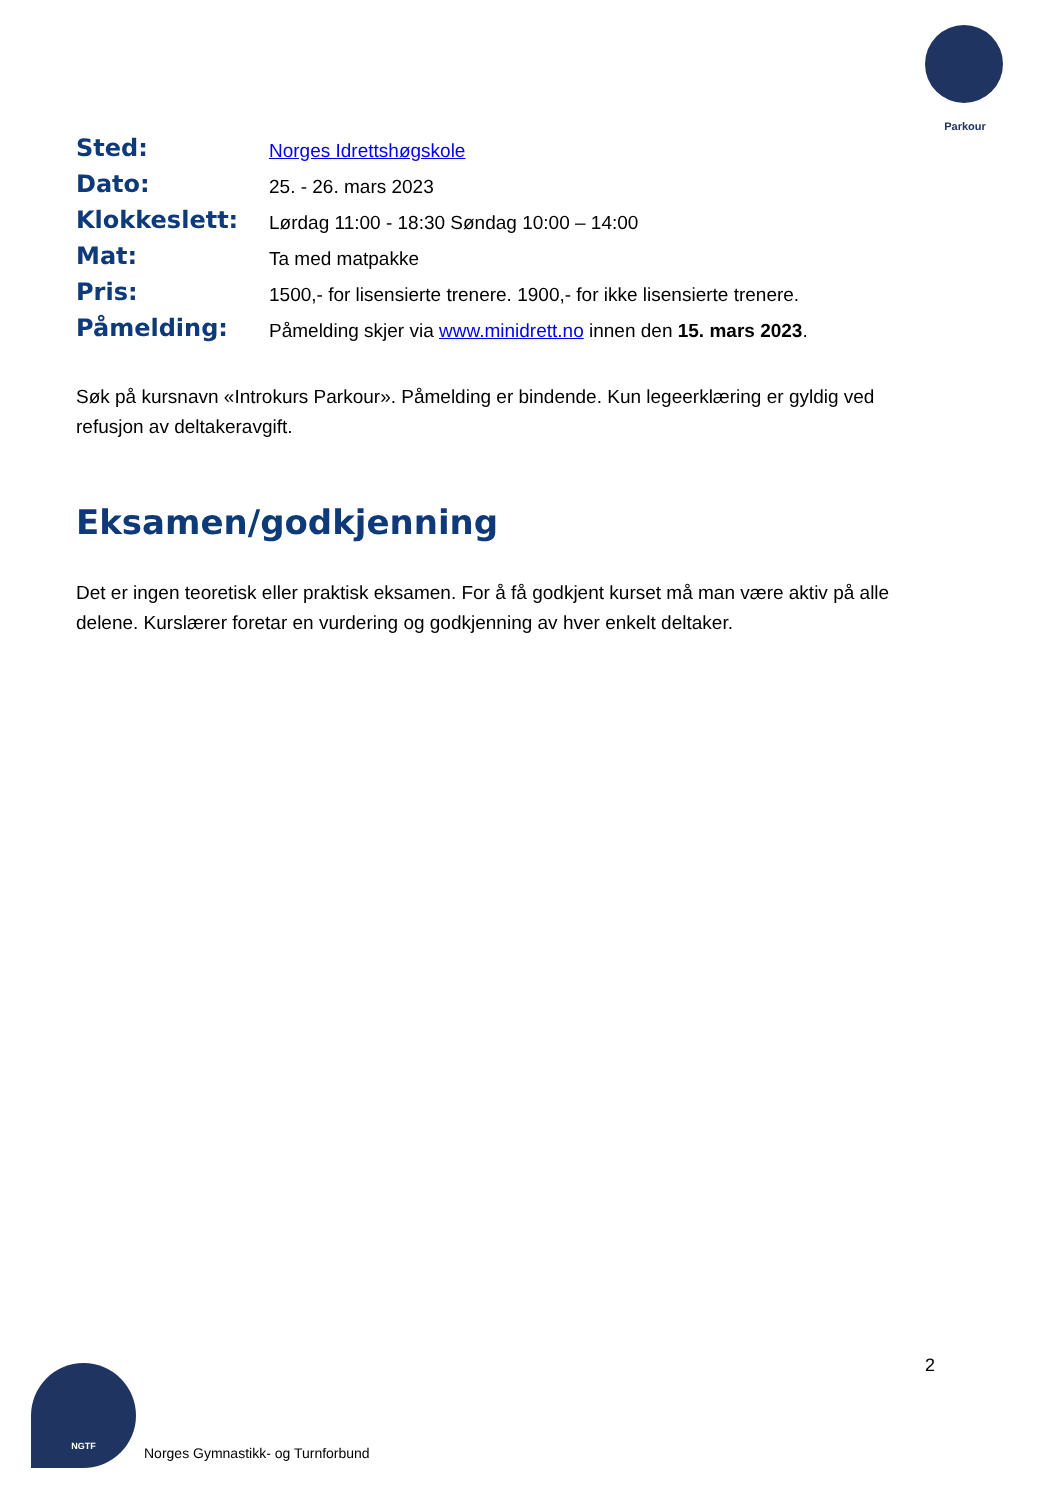Parkour
| Sted: | Norges Idrettshøgskole |
| Dato: | 25. - 26. mars 2023 |
| Klokkeslett: | Lørdag 11:00 - 18:30 Søndag 10:00 – 14:00 |
| Mat: | Ta med matpakke |
| Pris: | 1500,- for lisensierte trenere. 1900,- for ikke lisensierte trenere. |
| Påmelding: | Påmelding skjer via www.minidrett.no innen den 15. mars 2023 . |
Søk på kursnavn «Introkurs Parkour». Påmelding er bindende. Kun legeerklæring er gyldig ved refusjon av deltakeravgift.
Eksamen/godkjenning
Det er ingen teoretisk eller praktisk eksamen. For å få godkjent kurset må man være aktiv på alle delene. Kurslærer foretar en vurdering og godkjenning av hver enkelt deltaker.
2
NGTF
Norges Gymnastikk- og Turnforbund